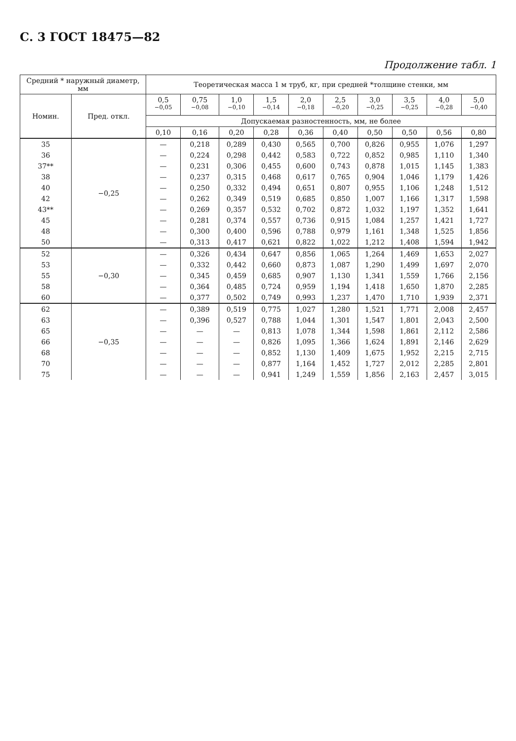С. 3 ГОСТ 18475—82
Продолжение табл. 1
| Средний * наружный диаметр, мм | | Теоретическая масса 1 м труб, кг, при средней *толщине стенки, мм | | | | | | | | | |
| --- | --- | --- | --- | --- | --- | --- | --- | --- | --- | --- | --- |
| Номин. | Пред. откл. | 0,5 <sup>−0,05</sup> | 0,75 <sup>−0,08</sup> | 1,0 <sup>−0,10</sup> | 1,5 <sup>−0,14</sup> | 2,0 <sup>−0,18</sup> | 2,5 <sup>−0,20</sup> | 3,0 <sup>−0,25</sup> | 3,5 <sup>−0,25</sup> | 4,0 <sup>−0,28</sup> | 5,0 <sup>−0,40</sup> |
| | | Допускаемая разностенность, мм, не более | | | | | | | | | |
| | | 0,10 | 0,16 | 0,20 | 0,28 | 0,36 | 0,40 | 0,50 | 0,50 | 0,56 | 0,80 |
| 35 | −0,25 | — | 0,218 | 0,289 | 0,430 | 0,565 | 0,700 | 0,826 | 0,955 | 1,076 | 1,297 |
| 36 | | — | 0,224 | 0,298 | 0,442 | 0,583 | 0,722 | 0,852 | 0,985 | 1,110 | 1,340 |
| 37** | | — | 0,231 | 0,306 | 0,455 | 0,600 | 0,743 | 0,878 | 1,015 | 1,145 | 1,383 |
| 38 | | — | 0,237 | 0,315 | 0,468 | 0,617 | 0,765 | 0,904 | 1,046 | 1,179 | 1,426 |
| 40 | | — | 0,250 | 0,332 | 0,494 | 0,651 | 0,807 | 0,955 | 1,106 | 1,248 | 1,512 |
| 42 | | — | 0,262 | 0,349 | 0,519 | 0,685 | 0,850 | 1,007 | 1,166 | 1,317 | 1,598 |
| 43** | | — | 0,269 | 0,357 | 0,532 | 0,702 | 0,872 | 1,032 | 1,197 | 1,352 | 1,641 |
| 45 | | — | 0,281 | 0,374 | 0,557 | 0,736 | 0,915 | 1,084 | 1,257 | 1,421 | 1,727 |
| 48 | | — | 0,300 | 0,400 | 0,596 | 0,788 | 0,979 | 1,161 | 1,348 | 1,525 | 1,856 |
| 50 | | — | 0,313 | 0,417 | 0,621 | 0,822 | 1,022 | 1,212 | 1,408 | 1,594 | 1,942 |
| 52 | −0,30 | — | 0,326 | 0,434 | 0,647 | 0,856 | 1,065 | 1,264 | 1,469 | 1,653 | 2,027 |
| 53 | | — | 0,332 | 0,442 | 0,660 | 0,873 | 1,087 | 1,290 | 1,499 | 1,697 | 2,070 |
| 55 | | — | 0,345 | 0,459 | 0,685 | 0,907 | 1,130 | 1,341 | 1,559 | 1,766 | 2,156 |
| 58 | | — | 0,364 | 0,485 | 0,724 | 0,959 | 1,194 | 1,418 | 1,650 | 1,870 | 2,285 |
| 60 | | — | 0,377 | 0,502 | 0,749 | 0,993 | 1,237 | 1,470 | 1,710 | 1,939 | 2,371 |
| 62 | −0,35 | — | 0,389 | 0,519 | 0,775 | 1,027 | 1,280 | 1,521 | 1,771 | 2,008 | 2,457 |
| 63 | | — | 0,396 | 0,527 | 0,788 | 1,044 | 1,301 | 1,547 | 1,801 | 2,043 | 2,500 |
| 65 | | — | — | — | 0,813 | 1,078 | 1,344 | 1,598 | 1,861 | 2,112 | 2,586 |
| 66 | | — | — | — | 0,826 | 1,095 | 1,366 | 1,624 | 1,891 | 2,146 | 2,629 |
| 68 | | — | — | — | 0,852 | 1,130 | 1,409 | 1,675 | 1,952 | 2,215 | 2,715 |
| 70 | | — | — | — | 0,877 | 1,164 | 1,452 | 1,727 | 2,012 | 2,285 | 2,801 |
| 75 | | — | — | — | 0,941 | 1,249 | 1,559 | 1,856 | 2,163 | 2,457 | 3,015 |